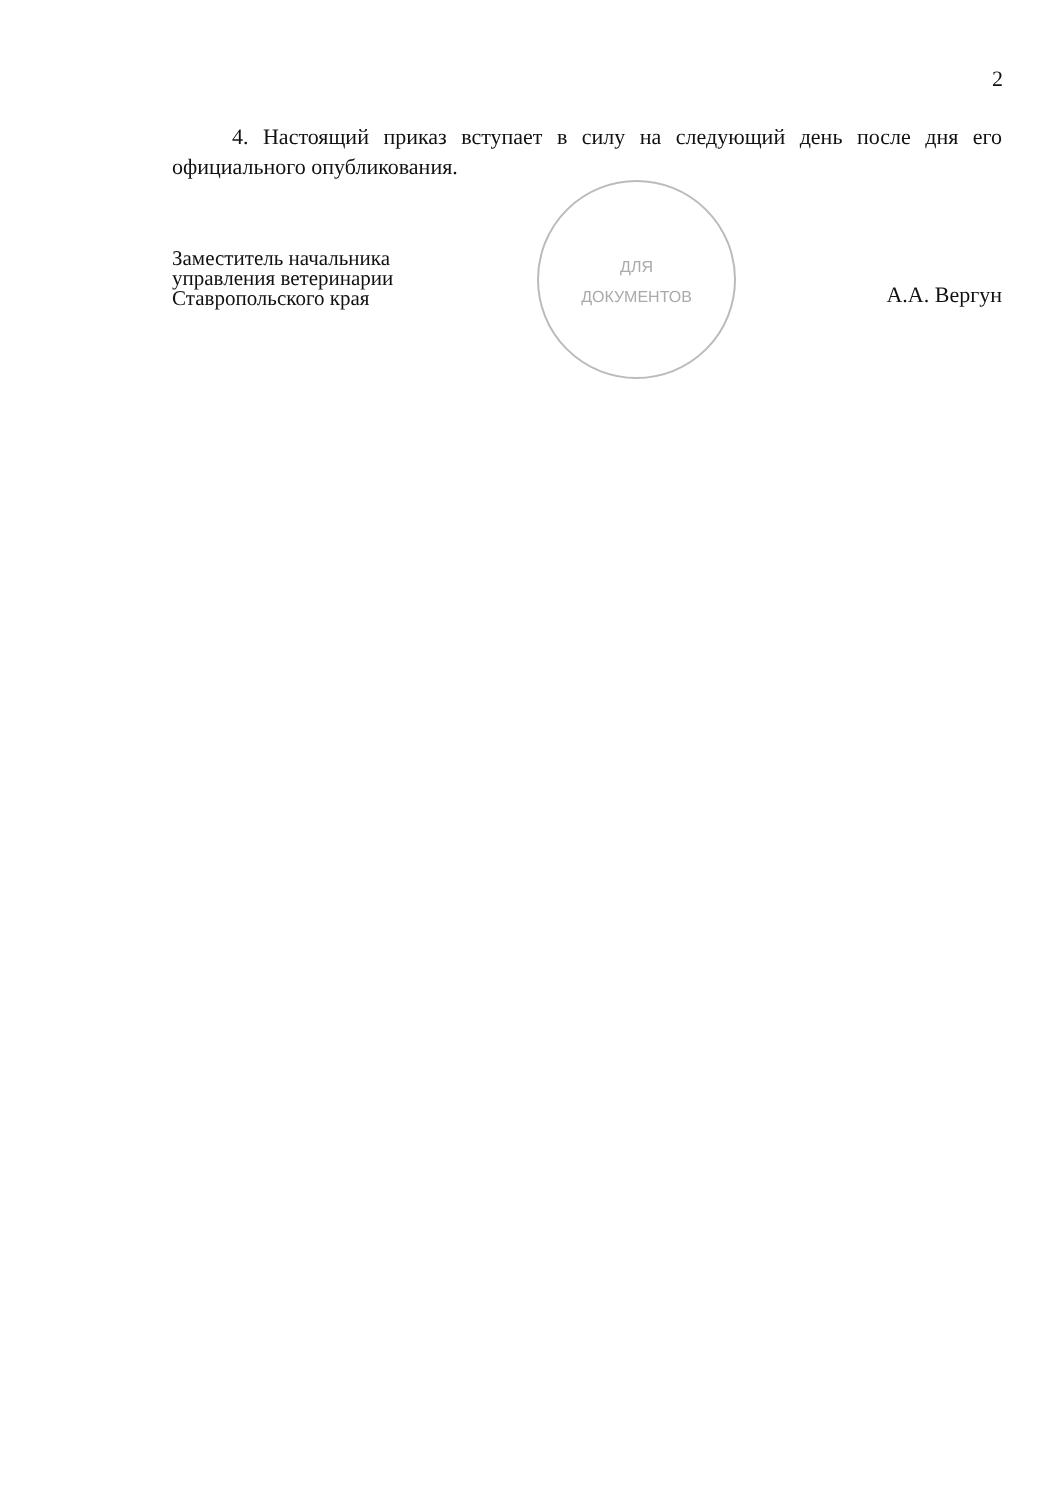2
4. Настоящий приказ вступает в силу на следующий день после дня его официального опубликования.
ДЛЯ
ДОКУМЕНТОВ
Заместитель начальника
управления ветеринарии
Ставропольского края
А.А. Вергун